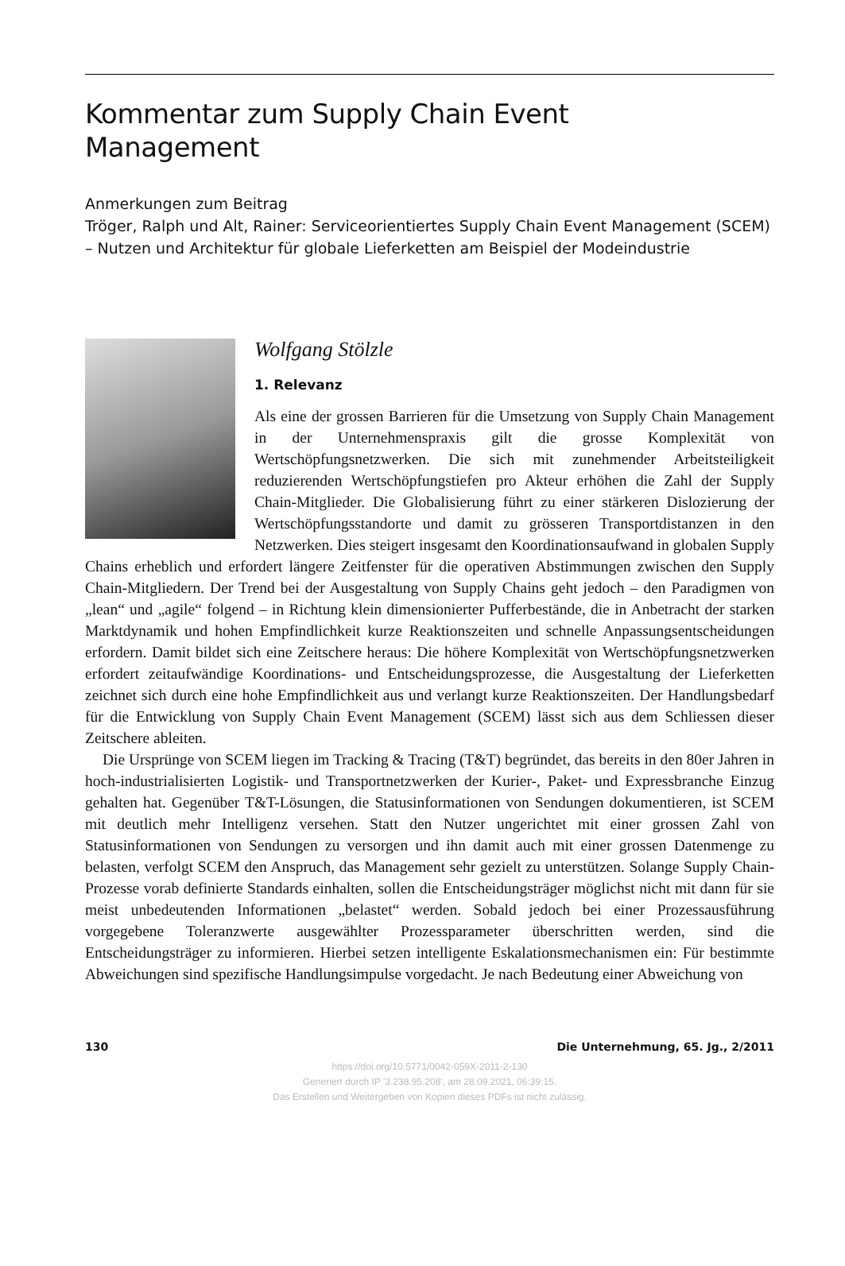Kommentar zum Supply Chain Event
Management
Anmerkungen zum Beitrag
Tröger, Ralph und Alt, Rainer: Serviceorientiertes Supply Chain Event Management (SCEM) – Nutzen und Architektur für globale Lieferketten am Beispiel der Modeindustrie
Wolfgang Stölzle
1. Relevanz
Als eine der grossen Barrieren für die Umsetzung von Supply Chain Management in der Unternehmenspraxis gilt die grosse Komplexität von Wertschöpfungsnetzwerken. Die sich mit zunehmender Arbeitsteiligkeit reduzierenden Wertschöpfungstiefen pro Akteur erhöhen die Zahl der Supply Chain-Mitglieder. Die Globalisierung führt zu einer stärkeren Dislozierung der Wertschöpfungsstandorte und damit zu grösseren Transportdistanzen in den Netzwerken. Dies steigert insgesamt den Koordinationsaufwand in globalen Supply Chains erheblich und erfordert längere Zeitfenster für die operativen Abstimmungen zwischen den Supply Chain-Mitgliedern. Der Trend bei der Ausgestaltung von Supply Chains geht jedoch – den Paradigmen von „lean“ und „agile“ folgend – in Richtung klein dimensionierter Pufferbestände, die in Anbetracht der starken Marktdynamik und hohen Empfindlichkeit kurze Reaktionszeiten und schnelle Anpassungsentscheidungen erfordern. Damit bildet sich eine Zeitschere heraus: Die höhere Komplexität von Wertschöpfungsnetzwerken erfordert zeitaufwändige Koordinations- und Entscheidungsprozesse, die Ausgestaltung der Lieferketten zeichnet sich durch eine hohe Empfindlichkeit aus und verlangt kurze Reaktionszeiten. Der Handlungsbedarf für die Entwicklung von Supply Chain Event Management (SCEM) lässt sich aus dem Schliessen dieser Zeitschere ableiten.
Die Ursprünge von SCEM liegen im Tracking & Tracing (T&T) begründet, das bereits in den 80er Jahren in hoch-industrialisierten Logistik- und Transportnetzwerken der Kurier-, Paket- und Expressbranche Einzug gehalten hat. Gegenüber T&T-Lösungen, die Statusinformationen von Sendungen dokumentieren, ist SCEM mit deutlich mehr Intelligenz versehen. Statt den Nutzer ungerichtet mit einer grossen Zahl von Statusinformationen von Sendungen zu versorgen und ihn damit auch mit einer grossen Datenmenge zu belasten, verfolgt SCEM den Anspruch, das Management sehr gezielt zu unterstützen. Solange Supply Chain-Prozesse vorab definierte Standards einhalten, sollen die Entscheidungsträger möglichst nicht mit dann für sie meist unbedeutenden Informationen „belastet“ werden. Sobald jedoch bei einer Prozessausführung vorgegebene Toleranzwerte ausgewählter Prozessparameter überschritten werden, sind die Entscheidungsträger zu informieren. Hierbei setzen intelligente Eskalationsmechanismen ein: Für bestimmte Abweichungen sind spezifische Handlungsimpulse vorgedacht. Je nach Bedeutung einer Abweichung von
130 Die Unternehmung, 65. Jg., 2/2011
https://doi.org/10.5771/0042-059X-2011-2-130
Generiert durch IP '3.238.95.208', am 28.09.2021, 06:39:15.
Das Erstellen und Weitergeben von Kopien dieses PDFs ist nicht zulässig.